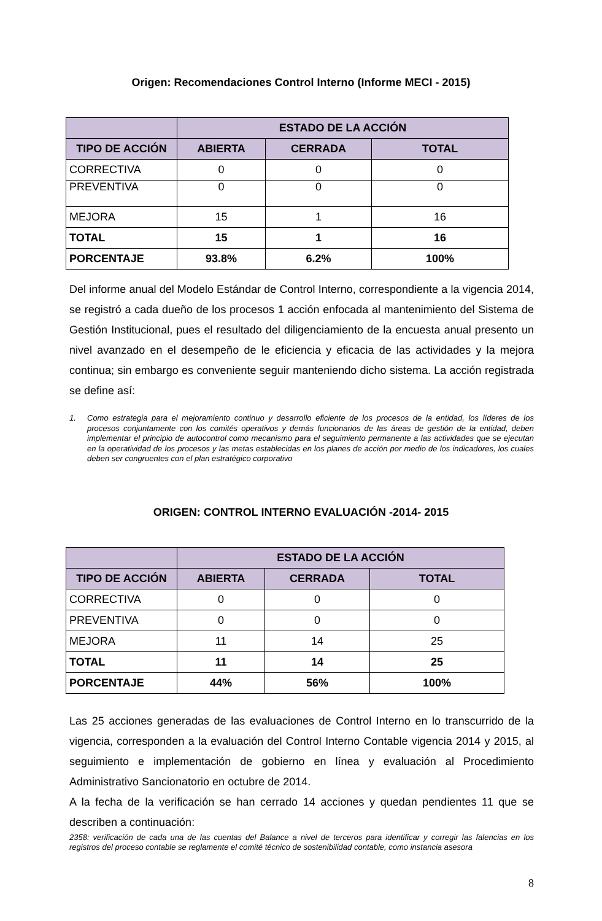Origen: Recomendaciones Control Interno (Informe MECI - 2015)
| | ESTADO DE LA ACCIÓN | | |
| --- | --- | --- | --- |
| TIPO DE ACCIÓN | ABIERTA | CERRADA | TOTAL |
| CORRECTIVA | 0 | 0 | 0 |
| PREVENTIVA | 0 | 0 | 0 |
| MEJORA | 15 | 1 | 16 |
| TOTAL | 15 | 1 | 16 |
| PORCENTAJE | 93.8% | 6.2% | 100% |
Del informe anual del Modelo Estándar de Control Interno, correspondiente a la vigencia 2014, se registró a cada dueño de los procesos 1 acción enfocada al mantenimiento del Sistema de Gestión Institucional, pues el resultado del diligenciamiento de la encuesta anual presento un nivel avanzado en el desempeño de le eficiencia y eficacia de las actividades y la mejora continua; sin embargo es conveniente seguir manteniendo dicho sistema. La acción registrada se define así:
1. Como estrategia para el mejoramiento continuo y desarrollo eficiente de los procesos de la entidad, los líderes de los procesos conjuntamente con los comités operativos y demás funcionarios de las áreas de gestión de la entidad, deben implementar el principio de autocontrol como mecanismo para el seguimiento permanente a las actividades que se ejecutan en la operatividad de los procesos y las metas establecidas en los planes de acción por medio de los indicadores, los cuales deben ser congruentes con el plan estratégico corporativo
ORIGEN: CONTROL INTERNO EVALUACIÓN -2014- 2015
| | ESTADO DE LA ACCIÓN | | |
| --- | --- | --- | --- |
| TIPO DE ACCIÓN | ABIERTA | CERRADA | TOTAL |
| CORRECTIVA | 0 | 0 | 0 |
| PREVENTIVA | 0 | 0 | 0 |
| MEJORA | 11 | 14 | 25 |
| TOTAL | 11 | 14 | 25 |
| PORCENTAJE | 44% | 56% | 100% |
Las 25 acciones generadas de las evaluaciones de Control Interno en lo transcurrido de la vigencia, corresponden a la evaluación del Control Interno Contable vigencia 2014 y 2015, al seguimiento e implementación de gobierno en línea y evaluación al Procedimiento Administrativo Sancionatorio en octubre de 2014.
A la fecha de la verificación se han cerrado 14 acciones y quedan pendientes 11 que se describen a continuación:
2358: verificación de cada una de las cuentas del Balance a nivel de terceros para identificar y corregir las falencias en los registros del proceso contable se reglamente el comité técnico de sostenibilidad contable, como instancia asesora
8